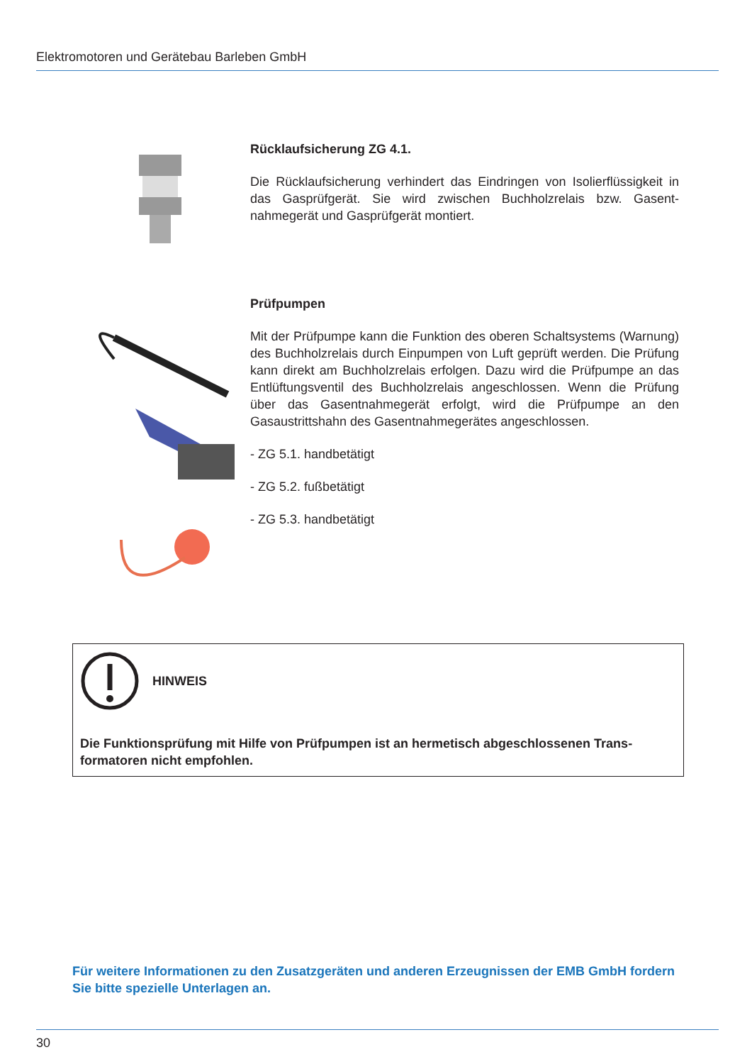Elektromotoren und Gerätebau Barleben GmbH
Rücklaufsicherung ZG 4.1.
Die Rücklaufsicherung verhindert das Eindringen von Isolierflüssigkeit in das Gasprüfgerät. Sie wird zwischen Buchholzrelais bzw. Gasent­nahmegerät und Gasprüfgerät montiert.
Prüfpumpen
Mit der Prüfpumpe kann die Funktion des oberen Schaltsystems (War­nung) des Buchholzrelais durch Einpumpen von Luft geprüft werden. Die Prüfung kann direkt am Buchholzrelais erfolgen. Dazu wird die Prüfpumpe an das Entlüftungsventil des Buchholzrelais angeschlos­sen. Wenn die Prüfung über das Gasentnahmegerät erfolgt, wird die Prüfpumpe an den Gasaustrittshahn des Gasentnahmegerätes ange­schlossen.
- ZG 5.1. handbetätigt
- ZG 5.2. fußbetätigt
- ZG 5.3. handbetätigt
HINWEIS
Die Funktionsprüfung mit Hilfe von Prüfpumpen ist an hermetisch abgeschlossenen Trans­formatoren nicht empfohlen.
Für weitere Informationen zu den Zusatzgeräten und anderen Erzeugnissen der EMB GmbH fordern Sie bitte spezielle Unterlagen an.
30